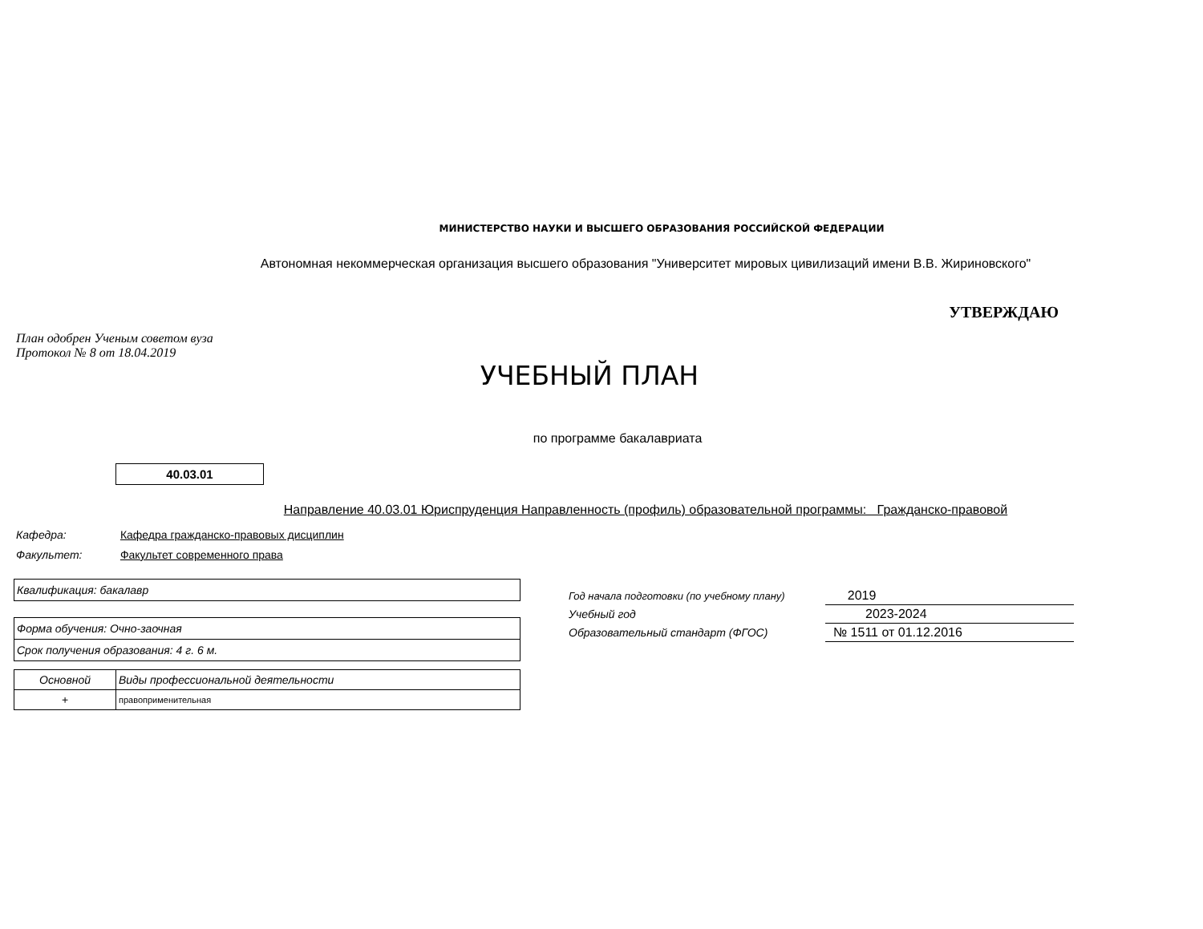МИНИСТЕРСТВО НАУКИ И ВЫСШЕГО ОБРАЗОВАНИЯ РОССИЙСКОЙ ФЕДЕРАЦИИ
Автономная некоммерческая организация высшего образования "Университет мировых цивилизаций имени В.В. Жириновского"
УТВЕРЖДАЮ
План одобрен Ученым советом вуза
Протокол № 8 от 18.04.2019
УЧЕБНЫЙ ПЛАН
по программе бакалавриата
40.03.01
Направление 40.03.01 Юриспруденция Направленность (профиль) образовательной программы: Гражданско-правовой
Кафедра: Кафедра гражданско-правовых дисциплин
Факультет: Факультет современного права
Квалификация: бакалавр
Форма обучения: Очно-заочная
Срок получения образования: 4 г. 6 м.
| Основной | Виды профессиональной деятельности |
| --- | --- |
| + | правоприменительная |
| Год начала подготовки (по учебному плану) | 2019 |
| Учебный год | 2023-2024 |
| Образовательный стандарт (ФГОС) | № 1511 от 01.12.2016 |